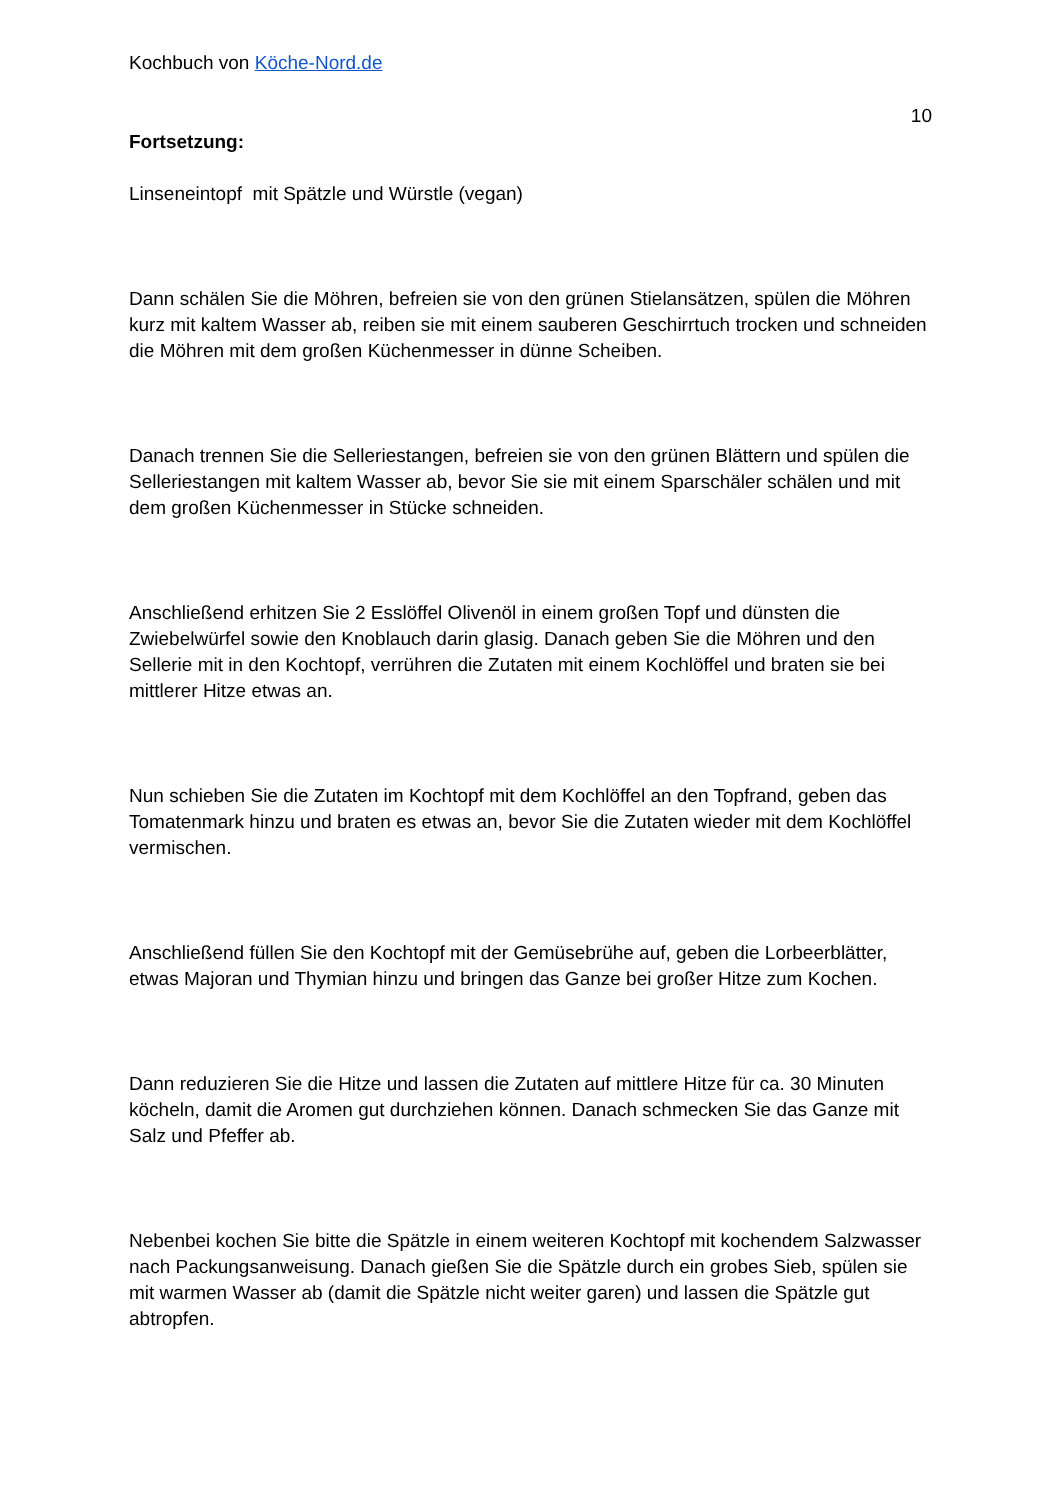Kochbuch von Köche-Nord.de
10
Fortsetzung:
Linseneintopf mit Spätzle und Würstle (vegan)
Dann schälen Sie die Möhren, befreien sie von den grünen Stielansätzen, spülen die Möhren kurz mit kaltem Wasser ab, reiben sie mit einem sauberen Geschirrtuch trocken und schneiden die Möhren mit dem großen Küchenmesser in dünne Scheiben.
Danach trennen Sie die Selleriestangen, befreien sie von den grünen Blättern und spülen die Selleriestangen mit kaltem Wasser ab, bevor Sie sie mit einem Sparschäler schälen und mit dem großen Küchenmesser in Stücke schneiden.
Anschließend erhitzen Sie 2 Esslöffel Olivenöl in einem großen Topf und dünsten die Zwiebelwürfel sowie den Knoblauch darin glasig. Danach geben Sie die Möhren und den Sellerie mit in den Kochtopf, verrühren die Zutaten mit einem Kochlöffel und braten sie bei mittlerer Hitze etwas an.
Nun schieben Sie die Zutaten im Kochtopf mit dem Kochlöffel an den Topfrand, geben das Tomatenmark hinzu und braten es etwas an, bevor Sie die Zutaten wieder mit dem Kochlöffel vermischen.
Anschließend füllen Sie den Kochtopf mit der Gemüsebrühe auf, geben die Lorbeerblätter, etwas Majoran und Thymian hinzu und bringen das Ganze bei großer Hitze zum Kochen.
Dann reduzieren Sie die Hitze und lassen die Zutaten auf mittlere Hitze für ca. 30 Minuten köcheln, damit die Aromen gut durchziehen können. Danach schmecken Sie das Ganze mit Salz und Pfeffer ab.
Nebenbei kochen Sie bitte die Spätzle in einem weiteren Kochtopf mit kochendem Salzwasser nach Packungsanweisung. Danach gießen Sie die Spätzle durch ein grobes Sieb, spülen sie mit warmen Wasser ab (damit die Spätzle nicht weiter garen) und lassen die Spätzle gut abtropfen.